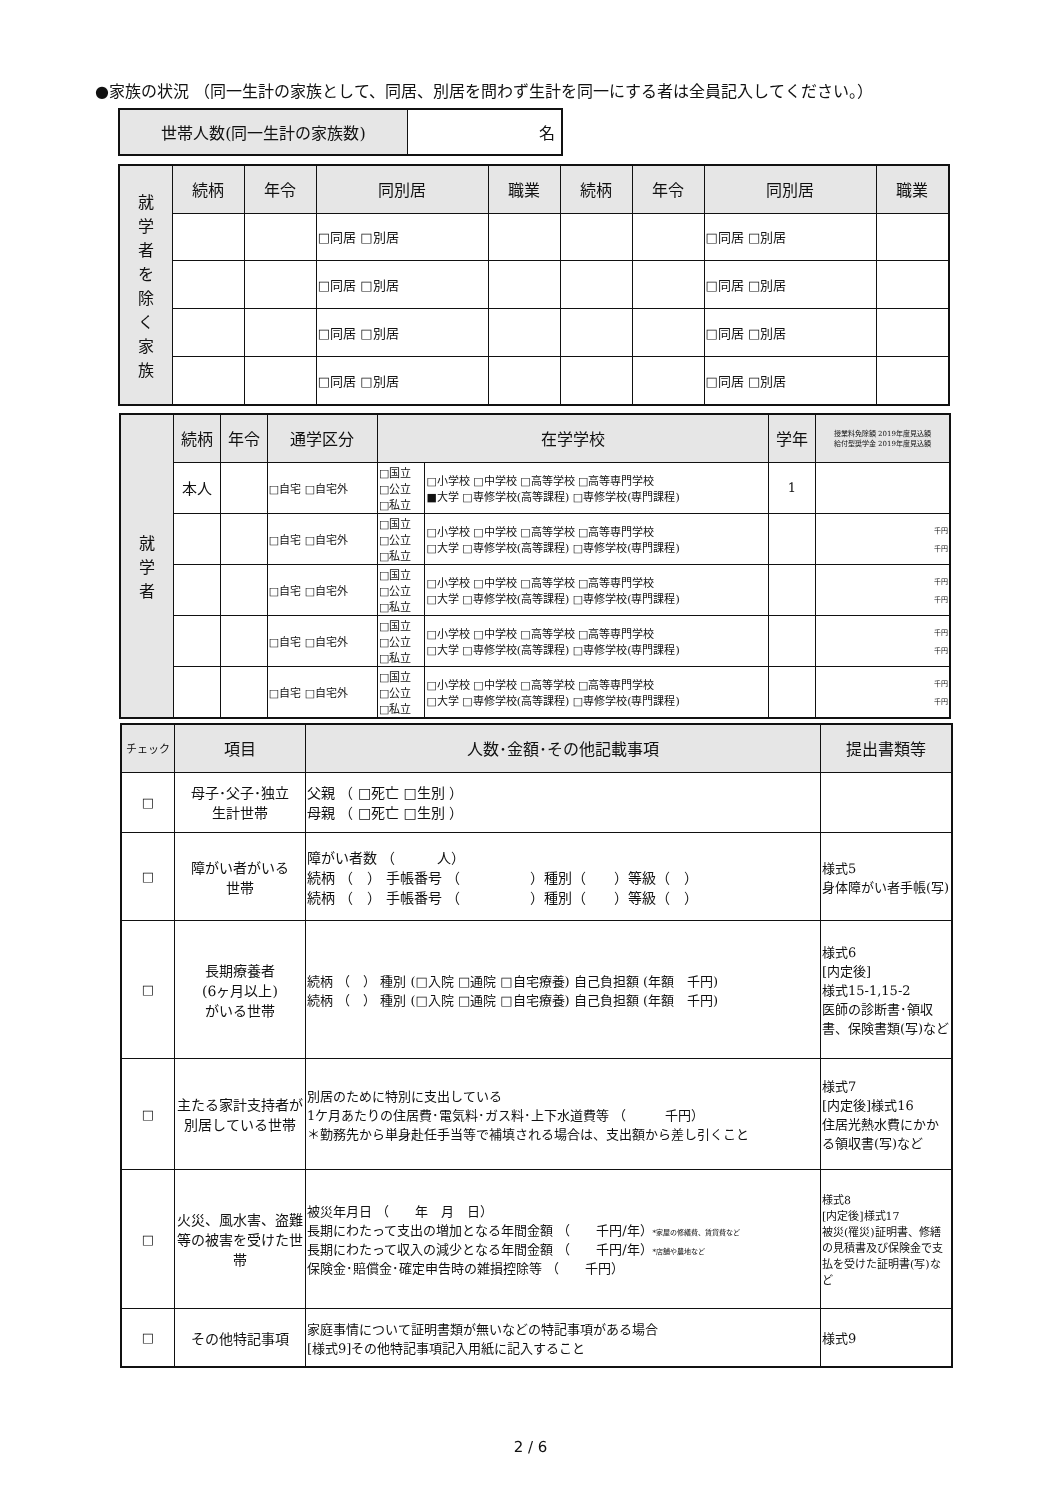●家族の状況 （同一生計の家族として、同居、別居を問わず生計を同一にする者は全員記入してください。）
| 世帯人数(同一生計の家族数) | 名 |
| 就 学 者 を 除 く 家 族 | 続柄 | 年令 | 同別居 | 職業 | 続柄 | 年令 | 同別居 | 職業 |
| --- | --- | --- | --- | --- | --- | --- | --- | --- |
| | | | □同居 □別居 | | | | □同居 □別居 | |
| | | | □同居 □別居 | | | | □同居 □別居 | |
| | | | □同居 □別居 | | | | □同居 □別居 | |
| | | | □同居 □別居 | | | | □同居 □別居 | |
| 就 学 者 | 続柄 | 年令 | 通学区分 | 在学学校 | | 学年 | 授業料免除額 2019年度見込額 給付型奨学金 2019年度見込額 |
| --- | --- | --- | --- | --- | --- | --- | --- |
| | 本人 | | □自宅 □自宅外 | □国立 □公立 □私立 | □小学校 □中学校 □高等学校 □高等専門学校 ■大学 □専修学校(高等課程) □専修学校(専門課程) | 1 | |
| | | | □自宅 □自宅外 | □国立 □公立 □私立 | □小学校 □中学校 □高等学校 □高等専門学校 □大学 □専修学校(高等課程) □専修学校(専門課程) | | 千円 千円 |
| | | | □自宅 □自宅外 | □国立 □公立 □私立 | □小学校 □中学校 □高等学校 □高等専門学校 □大学 □専修学校(高等課程) □専修学校(専門課程) | | 千円 千円 |
| | | | □自宅 □自宅外 | □国立 □公立 □私立 | □小学校 □中学校 □高等学校 □高等専門学校 □大学 □専修学校(高等課程) □専修学校(専門課程) | | 千円 千円 |
| | | | □自宅 □自宅外 | □国立 □公立 □私立 | □小学校 □中学校 □高等学校 □高等専門学校 □大学 □専修学校(高等課程) □専修学校(専門課程) | | 千円 千円 |
| チェック | 項目 | 人数･金額･その他記載事項 | 提出書類等 |
| --- | --- | --- | --- |
| □ | 母子･父子･独立 生計世帯 | 父親 （ □死亡 □生別 ） 母親 （ □死亡 □生別 ） | |
| □ | 障がい者がいる 世帯 | 障がい者数 （ 人） 続柄 （ ） 手帳番号 （ ）種別（ ）等級（ ） 続柄 （ ） 手帳番号 （ ）種別（ ）等級（ ） | 様式5 身体障がい者手帳(写) |
| □ | 長期療養者 (6ヶ月以上) がいる世帯 | 続柄 （ ） 種別 (□入院 □通院 □自宅療養) 自己負担額 (年額 千円) 続柄 （ ） 種別 (□入院 □通院 □自宅療養) 自己負担額 (年額 千円) | 様式6 [内定後] 様式15-1,15-2 医師の診断書･領収書、保険書類(写)など |
| □ | 主たる家計支持者が別居している世帯 | 別居のために特別に支出している 1ケ月あたりの住居費･電気料･ガス料･上下水道費等 （ 千円） ＊勤務先から単身赴任手当等で補填される場合は、支出額から差し引くこと | 様式7 [内定後]様式16 住居光熱水費にかかる領収書(写)など |
| □ | 火災、風水害、盗難等の被害を受けた世帯 | 被災年月日 （ 年 月 日） 長期にわたって支出の増加となる年間金額 （ 千円/年） *家屋の修繕費、賃貸費など 長期にわたって収入の減少となる年間金額 （ 千円/年） *店舗や農地など 保険金･賠償金･確定申告時の雑損控除等 （ 千円） | 様式8 [内定後]様式17 被災(罹災)証明書、修繕の見積書及び保険金で支払を受けた証明書(写)など |
| □ | その他特記事項 | 家庭事情について証明書類が無いなどの特記事項がある場合 [様式9]その他特記事項記入用紙に記入すること | 様式9 |
2 / 6